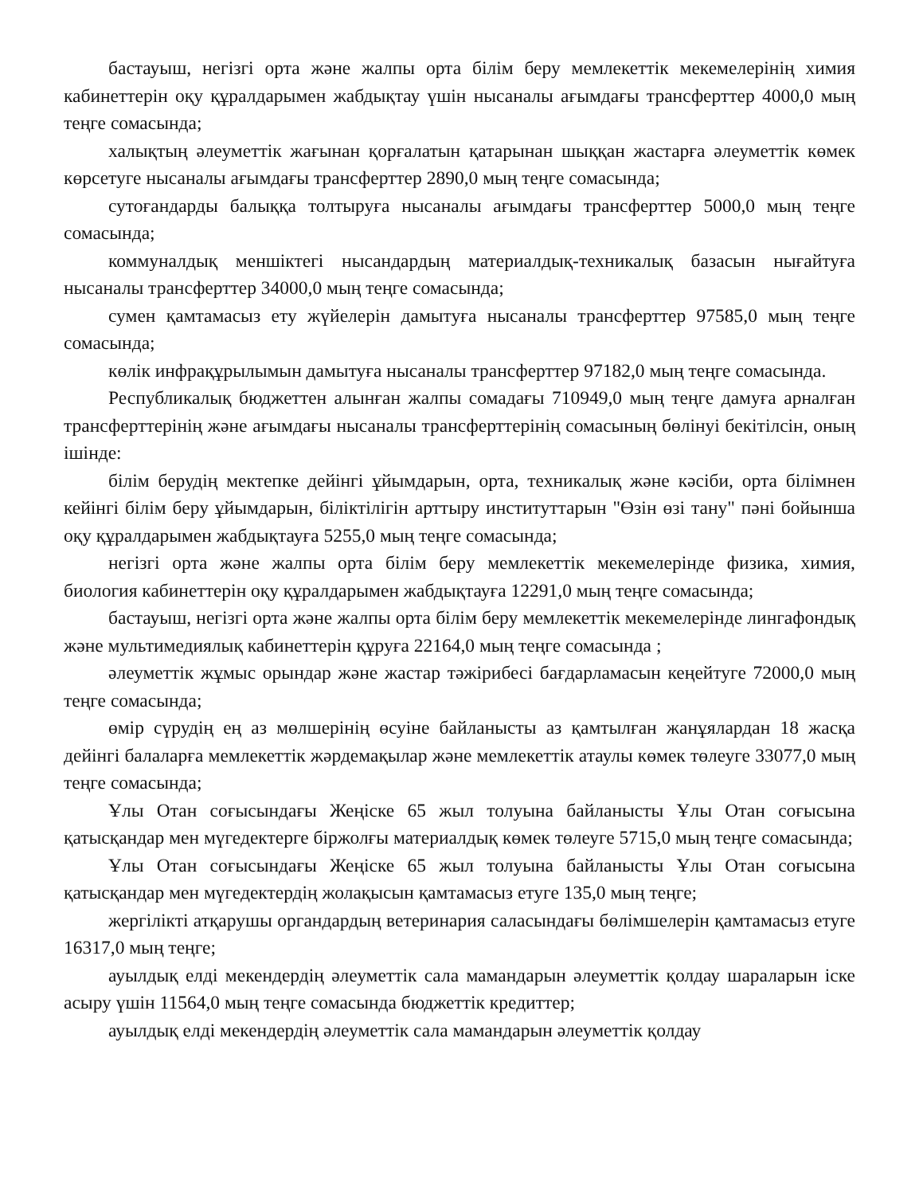бастауыш, негізгі орта және жалпы орта білім беру мемлекеттік мекемелерінің химия кабинеттерін оқу құралдарымен жабдықтау үшін нысаналы ағымдағы трансферттер 4000,0 мың теңге сомасында;
халықтың әлеуметтік жағынан қорғалатын қатарынан шыққан жастарға әлеуметтік көмек көрсетуге нысаналы ағымдағы трансферттер 2890,0 мың теңге сомасында;
сутоғандарды балыққа толтыруға нысаналы ағымдағы трансферттер 5000,0 мың теңге сомасында;
коммуналдық меншіктегі нысандардың материалдық-техникалық базасын нығайтуға нысаналы трансферттер 34000,0 мың теңге сомасында;
сумен қамтамасыз ету жүйелерін дамытуға нысаналы трансферттер 97585,0 мың теңге сомасында;
көлік инфрақұрылымын дамытуға нысаналы трансферттер 97182,0 мың теңге сомасында.
Республикалық бюджеттен алынған жалпы сомадағы 710949,0 мың теңге дамуға арналған трансферттерінің және ағымдағы нысаналы трансферттерінің сомасының бөлінуі бекітілсін, оның ішінде:
білім берудің мектепке дейінгі ұйымдарын, орта, техникалық және кәсіби, орта білімнен кейінгі білім беру ұйымдарын, біліктілігін арттыру институттарын "Өзін өзі тану" пәні бойынша оқу құралдарымен жабдықтауға 5255,0 мың теңге сомасында;
негізгі орта және жалпы орта білім беру мемлекеттік мекемелерінде физика, химия, биология кабинеттерін оқу құралдарымен жабдықтауға 12291,0 мың теңге сомасында;
бастауыш, негізгі орта және жалпы орта білім беру мемлекеттік мекемелерінде лингафондық және мультимедиялық кабинеттерін құруға 22164,0 мың теңге сомасында ;
әлеуметтік жұмыс орындар және жастар тәжірибесі бағдарламасын кеңейтуге 72000,0 мың теңге сомасында;
өмір сүрудің ең аз мөлшерінің өсуіне байланысты аз қамтылған жанұялардан 18 жасқа дейінгі балаларға мемлекеттік жәрдемақылар және мемлекеттік атаулы көмек төлеуге 33077,0 мың теңге сомасында;
Ұлы Отан соғысындағы Жеңіске 65 жыл толуына байланысты Ұлы Отан соғысына қатысқандар мен мүгедектерге біржолғы материалдық көмек төлеуге 5715,0 мың теңге сомасында;
Ұлы Отан соғысындағы Жеңіске 65 жыл толуына байланысты Ұлы Отан соғысына қатысқандар мен мүгедектердің жолақысын қамтамасыз етуге 135,0 мың теңге;
жергілікті атқарушы органдардың ветеринария саласындағы бөлімшелерін қамтамасыз етуге 16317,0 мың теңге;
ауылдық елді мекендердің әлеуметтік сала мамандарын әлеуметтік қолдау шараларын іске асыру үшін 11564,0 мың теңге сомасында бюджеттік кредиттер;
ауылдық елді мекендердің әлеуметтік сала мамандарын әлеуметтік қолдау